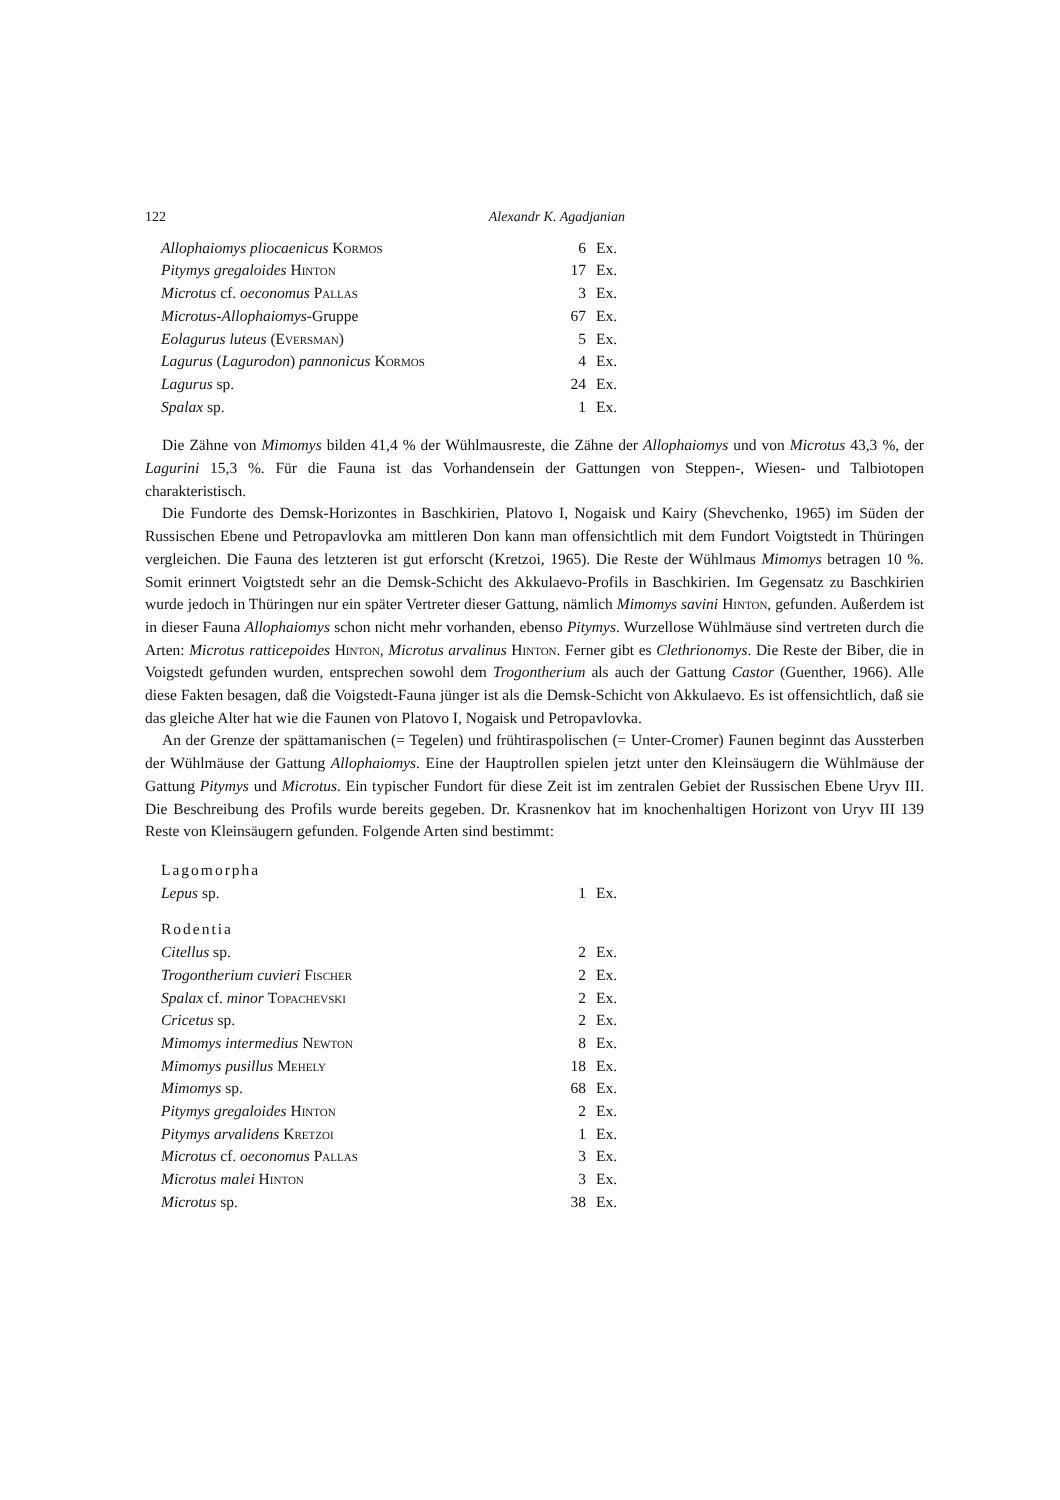122 Alexandr K. Agadjanian
| Allophaiomys pliocaenicus Kormos | 6 | Ex. |
| Pitymys gregaloides Hinton | 17 | Ex. |
| Microtus cf. oeconomus Pallas | 3 | Ex. |
| Microtus-Allophaiomys -Gruppe | 67 | Ex. |
| Eolagurus luteus ( Eversman ) | 5 | Ex. |
| Lagurus ( Lagurodon ) pannonicus Kormos | 4 | Ex. |
| Lagurus sp. | 24 | Ex. |
| Spalax sp. | 1 | Ex. |
Die Zähne von Mimomys bilden 41,4 % der Wühlmausreste, die Zähne der Allophaiomys und von Microtus 43,3 %, der Lagurini 15,3 %. Für die Fauna ist das Vorhandensein der Gattungen von Steppen-, Wiesen- und Talbiotopen charakteristisch.
Die Fundorte des Demsk-Horizontes in Baschkirien, Platovo I, Nogaisk und Kairy (Shevchenko, 1965) im Süden der Russischen Ebene und Petropavlovka am mittleren Don kann man offensichtlich mit dem Fundort Voigtstedt in Thüringen vergleichen. Die Fauna des letzteren ist gut erforscht (Kretzoi, 1965). Die Reste der Wühlmaus Mimomys betragen 10 %. Somit erinnert Voigtstedt sehr an die Demsk-Schicht des Akkulaevo-Profils in Baschkirien. Im Gegensatz zu Baschkirien wurde jedoch in Thüringen nur ein später Vertreter dieser Gattung, nämlich Mimomys savini Hinton, gefunden. Außerdem ist in dieser Fauna Allophaiomys schon nicht mehr vorhanden, ebenso Pitymys. Wurzellose Wühlmäuse sind vertreten durch die Arten: Microtus ratticepoides Hinton, Microtus arvalinus Hinton. Ferner gibt es Clethrionomys. Die Reste der Biber, die in Voigstedt gefunden wurden, entsprechen sowohl dem Trogontherium als auch der Gattung Castor (Guenther, 1966). Alle diese Fakten besagen, daß die Voigstedt-Fauna jünger ist als die Demsk-Schicht von Akkulaevo. Es ist offensichtlich, daß sie das gleiche Alter hat wie die Faunen von Platovo I, Nogaisk und Petropavlovka.
An der Grenze der spättamanischen (= Tegelen) und frühtiraspolischen (= Unter-Cromer) Faunen beginnt das Aussterben der Wühlmäuse der Gattung Allophaiomys. Eine der Hauptrollen spielen jetzt unter den Kleinsäugern die Wühlmäuse der Gattung Pitymys und Microtus. Ein typischer Fundort für diese Zeit ist im zentralen Gebiet der Russischen Ebene Uryv III. Die Beschreibung des Profils wurde bereits gegeben. Dr. Krasnenkov hat im knochenhaltigen Horizont von Uryv III 139 Reste von Kleinsäugern gefunden. Folgende Arten sind bestimmt:
| Lagomorpha | | |
| Lepus sp. | 1 | Ex. |
| Rodentia | | |
| Citellus sp. | 2 | Ex. |
| Trogontherium cuvieri Fischer | 2 | Ex. |
| Spalax cf. minor Topachevski | 2 | Ex. |
| Cricetus sp. | 2 | Ex. |
| Mimomys intermedius Newton | 8 | Ex. |
| Mimomys pusillus Mehely | 18 | Ex. |
| Mimomys sp. | 68 | Ex. |
| Pitymys gregaloides Hinton | 2 | Ex. |
| Pitymys arvalidens Kretzoi | 1 | Ex. |
| Microtus cf. oeconomus Pallas | 3 | Ex. |
| Microtus malei Hinton | 3 | Ex. |
| Microtus sp. | 38 | Ex. |